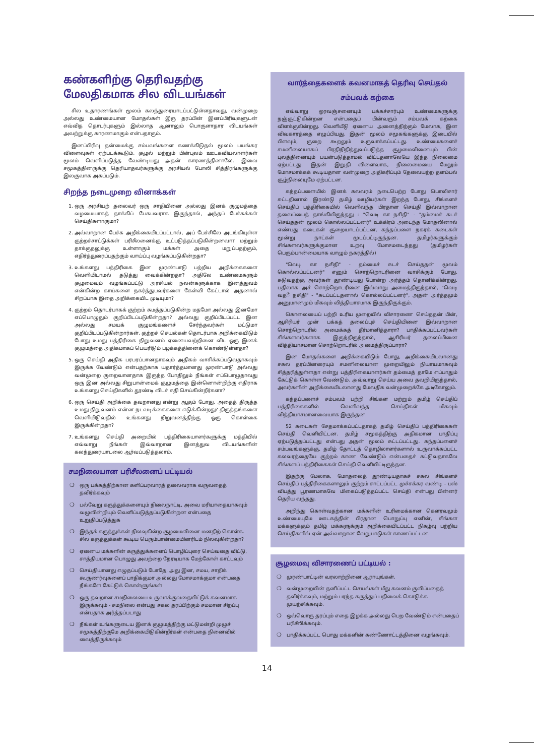கண்களிற்கு தெரிவதற்கு மேலதிகமாக சில விடயங்கள்
சில உதாரணங்கள் மூலம் கலந்துரையாடப்பட்டுள்ளதாவது, வன்முறை அல்லது உண்மையான மோதல்கள் இரு தரப்பின் இனப்பிரிவுகளுடன் எவ்வித தொடர்புகளும் இல்லாத ஆனாலும் பொருளாதார விடயங்கள் அவற்றுக்கு காரணமாகும் என்பதாகும்.
இனப்பிரிவு தன்மைக்கு சம்பவங்களை கணக்கிடுதல் மூலம் பயங்கர விளைவுகள் ஏற்படக்கூடும். சூழல் மற்றும் பின்புலம் ஊடகவியலாளர்கள் மூலம் வெளிப்படுத்த வேண்டியது அதன் காரணத்தினாலே. இவை சமூகத்தினருக்கு தெரியாதவர்களுக்கு அரசியல் போலி சித்திரங்களுக்கு இலகுவாக அகப்படும்.
சிறந்த நடைமுறை வினாக்கள்
1. ஒரு அரசியற் தலைவர் ஒரு சாதியினை அல்லது இனக் குழுமத்தை வழமையாகத் தாக்கிப் பேசுபவராக இருந்தால், அந்தப் பேச்சுக்கள் செய்திகளாகுமா?
2. அவ்வாறான பேச்சு அறிக்கையிடப்பட்டால், அப் பேச்சிலே அடங்கியுள்ள குற்றச்சாட்டுக்கள் பரிசீலனைக்கு உட்படுத்தப்படுகின்றனவா? மற்றும் தாக்குதலுக்கு உள்ளாகும் மக்கள் அதை மறுப்பதற்கும், எதிர்த்துரைப்பதற்கும் வாய்ப்பு வழங்கப்படுகின்றதா?
3. உங்களது பத்திரிகை இன முரண்பாடு பற்றிய அறிக்கைகளை வெளியிடாமல் தடுத்து வைக்கின்றதா? அதிலே உண்மைகளும் சூழமைவும் வழங்கப்பட்டு அரசியல் நலன்களுக்காக இனத்துவம் என்கின்ற காய்களை நகர்த்துபவர்களை கேள்வி கேட்டால் அதனால் சிறப்பாக இதை அறிக்கையிட முடியுமா?
4. குற்றம் தொடர்பாகக் குற்றம் சுமத்தப்படுகின்ற மதமோ அல்லது இனமோ எப்பொழுதும் குறிப்பிடப்படுகின்றதா? அல்லது குறிப்பிடப்பட்ட இன அல்லது சமயக் குழுமங்களைச் சேர்ந்தவர்கள் மட்டுமா குறிப்பிடப்படுகின்றார்கள். குற்றச் செயல்கள் தொடர்பாக அறிக்கையிடும் போது உமது பத்திரிகை நிறுவனம் ஏனையவற்றினை விட ஒரு இனக் குழுமத்தை அதிகமாகப் பெயரிடும் பழக்கத்தினைக் கொண்டுள்ளதா?
5. ஒரு செய்தி அதிக பரபரப்பானதாகவும் அதிகம் வாசிக்கப்படுவதாகவும் இருக்க வேண்டும் என்பதற்காக யதார்த்தமானது முரண்பாடு அல்லது வன்முறை குறைவானதாக இருந்த போதிலும் நீங்கள் எப்பொழுதாவது ஒரு இன அல்லது சிறுபான்மைக் குழுமத்தை இன்னொன்றிற்கு எதிராக உங்களது செய்திகளில் தூண்டி விடச் சதி செய்கின்றீர்களா?
6. ஒரு செய்தி அறிக்கை தவறானது என்று ஆகும் போது, அதைத் திருத்த உமது நிறுவனம் என்ன நடவடிக்கைகளை எடுக்கின்றது? திருத்தங்களை வெளியிடுவதில் உங்களது நிறுவனத்திற்கு ஒரு கொள்கை இருக்கின்றதா?
7. உங்களது செய்தி அறையில் பத்திரிகையாளர்களுக்கு மத்தியில் எவ்வாறு நீங்கள் இவ்வாறான இனத்துவ விடயங்களின் கலந்துரையாடலை ஆர்வப்படுத்தலாம்.
சமநிலையான பரிசீலனைப் பட்டியல்
❍ ஒரு பக்கத்திற்கான களிப்பரவாரத் தலைவராக வருவதைத் தவிர்க்கவும்
❍ பல்வேறு கருத்துக்களையும் நிலைநாட்டி, அவை மரியாதையாகவும் வழுவின்றியும் வெளிப்படுத்தப்படுகின்றன என்பதை உறுதிப்படுத்துக
❍ இந்தக் கருத்துக்கள் நிலவுகின்ற சூழமைவினை மனதிற் கொள்க. சில கருத்துக்கள் கூடிய பெரும்பான்மையினரிடம் நிலவுகின்றதா?
❍ ஏனைய மக்களின் கருத்துக்களைப் பொழிப்புரை செய்வதை விட்டு, சாத்தியமான பொழுது அவற்றை நேரடியாக மேற்கோள் காட்டவும்
❍ செய்தியானது எழுதப்படும் போதே, அது இன, சமய, சாதிக் கூருணர்வுகளைப் பாதிக்குமா அல்லது மோசமாக்குமா என்பதை நீங்களே கேட்டுக் கொள்ளுங்கள்
❍ ஒரு தவறான சமநிலையை உருவாக்குவதையிட்டுக் கவனமாக இருக்கவும் - சமநிலை என்பது சகல தரப்பிற்கும் சமமான சிறப்பு என்பதாக அர்த்தப்படாது
❍ நீங்கள் உங்களுடைய இனக் குழுமத்திற்கு மட்டுமன்றி முழுச் சமூகத்திற்குமே அறிக்கையிடுகின்றீர்கள் என்பதை நினைவில் வைத்திருக்கவும்
வார்த்தைகளைக் கவனமாகத் தெரிவு செய்தல்
சம்பவக் கற்கை
எவ்வாறு ஓரவஞ்சனையும் பக்கச்சார்பும் உண்மைகளுக்கு நஞ்சூட்டுகின்றன என்பதைப் பின்வரும் சம்பவக் கற்கை விளக்குகின்றது. வெளியீடு ஏனைய அனைத்திற்கும் மேலாக, இன விவகாரத்தை எழுப்பியது. இதன் மூலம் சமூகங்களுக்கு இடையில் பிளவும், குறை கூறலும் உருவாக்கப்பட்டது. உண்மைகளைச் சமனிலையாகப் பிரதிநிதித்துவப்படுத்த சூழமைவினையும் பின் புலத்தினையும் பயன்படுத்தாமல் விட்டதனாலேயே இந்த நிலைமை ஏற்பட்டது. இதன் இறுதி விளைவாக, நிலைமையை மேலும் மோசமாக்கக் கூடியதான வன்முறை அதிகரிப்பும் தேவையற்ற தளம்பல் சூழ்நிலையுமே ஏற்பட்டன.
கந்தப்பளையில் இனக் கலவரம் நடைபெற்ற போது பொலிசார் சுட்டதினால் இரண்டு தமிழ் ஊழியர்கள் இறந்த போது, சிங்களச் செய்திப் பத்திரிகையில் வெளிவந்த பிரதான செய்தி இவ்வாறான தலைப்பைத் தாங்கியிருந்தது : "வெடி கா நசிதி" - "தம்மைச் சுடச் செய்ததன் மூலம் கொல்லப்பட்டனர்" உக்கிரம் அடைந்த மோதலினால் எண்பது கடைகள் சூறையாடப்பட்டன, கந்தப்பளை நகரக் கடைகள் மூன்று நாட்கள் மூடப்பட்டிருந்தன. தமிழர்களுக்கும் சிங்களவர்களுக்குமான உறவு மோசமடைந்தது (தமிழர்கள் பெரும்பான்மையாக வாழும் நகரத்தில்)
"வெடி கா நசிதி" - தம்மைச் சுடச் செய்ததன் மூலம் கொல்லப்பட்டனர்" எனும் சொற்றொடரினை வாசிக்கும் போது, சுடுவதற்கு அவர்கள் தூண்டியது போன்ற அர்த்தம் தொனிக்கின்றது. பதிலாக அச் சொற்றொடரினை இவ்வாறு அமைத்திருந்தால், "வெடி வதී நசிதி" - "சுடப்பட்டதனால் கொல்லப்பட்டனர்", அதன் அர்த்தமும் அனுமானமும் மிகவும் வித்தியாசமாக இருந்திருக்கும்.
கொலையைப் பற்றி உரிய முறையில் விசாரணை செய்ததன் பின், ஆசிரியர் முன் பக்கத் தலைப்புச் செய்தியினை இவ்வாறான சொற்றொடரில் அமைக்கத் தீர்மானித்தாரா? பாதிக்கப்பட்டவர்கள் சிங்களவர்களாக இருந்திருந்தால், ஆசிரியர் தலைப்பினை வித்தியாசமான சொற்றொடரில் அமைத்திருப்பாரா?
இன மோதல்களை அறிக்கையிடும் போது, அறிக்கையிடலானது சகல தரப்பினரையும் சமனிலையான முறையிலும் நியாயமாகவும் சித்தரித்துள்ளதா என்று பத்திரிகையாளர்கள் தம்மைத் தாமே எப்பாதும் கேட்டுக் கொள்ள வேண்டும். அவ்வாறு செய்ய அவை தவறியிருந்தால், அவர்களின் அறிக்கையிடலானது மேலதிக வன்முறைக்கே அடிகோலும்.
கந்தப்பளைச் சம்பவம் பற்றி சிங்கள மற்றும் தமிழ் செய்திப் பத்திரிகைகளில் வெளிவந்த செய்திகள் மிகவும் வித்தியாசமானவையாக இருந்தன.
52 கடைகள் சேதமாக்கப்பட்டதாகத் தமிழ் செய்திப் பத்திரிகைகள் செய்தி வெளியிட்டன. தமிழ் சமூகத்திற்கு அதிகமான பாதிப்பு ஏற்படுத்தப்பட்டது என்பது அதன் மூலம் சுட்டப்பட்டது. கந்தப்பளைச் சம்பவங்களுக்கு, தமிழ் தோட்டத் தொழிலாளர்களால் உருவாக்கப்பட்ட கலவரத்தையே குற்றம் காண வேண்டும் என்பதைச் சுட்டுவதாகவே சிங்களப் பத்திரிகைகள் செய்தி வெளியிட்டிருந்தன.
இதற்கு மேலாக, மோதலைத் தூண்டியதாகச் சகல சிங்களச் செய்திப் பத்திரிகைகளாலும் குற்றம் சாட்டப்பட்ட முச்சக்கர வண்டி - பஸ் விபத்து பூரணமாகவே மிகைப்படுத்தப்பட்ட செய்தி என்பது பின்னர் தெரிய வந்தது.
அறிந்து கொள்வதற்கான மக்களின் உரிமைக்கான கௌரவமும் உண்மையுமே ஊடகத்தின் பிரதான பொறுப்பு எனின், சிங்கள மக்களுக்கும் தமிழ் மக்களுக்கும் அறிக்கையிடப்பட்ட நிகழ்வு பற்றிய செய்திகளில் ஏன் அவ்வாறான வேறுபாடுகள் காணப்பட்டன.
சூழமைவு விசாரணைப் பட்டியல் :
❍ முரண்பாட்டின் வரலாற்றினை ஆராயுங்கள்.
❍ வன்முறையின் தனிப்பட்ட செயல்கள் மீது கவனம் குவிப்பதைத் தவிர்க்கவும், மற்றும் பரந்த கருத்துப் பதிவைக் கொடுக்க முயற்சிக்கவும்.
❍ ஒவ்வொரு தரப்பும் எதை இழக்க அல்லது பெற வேண்டும் என்பதைப் பரிசீலிக்கவும்.
❍ பாதிக்கப்பட்ட பொது மக்களின் கண்ணோட்டத்தினை வழங்கவும்.
14